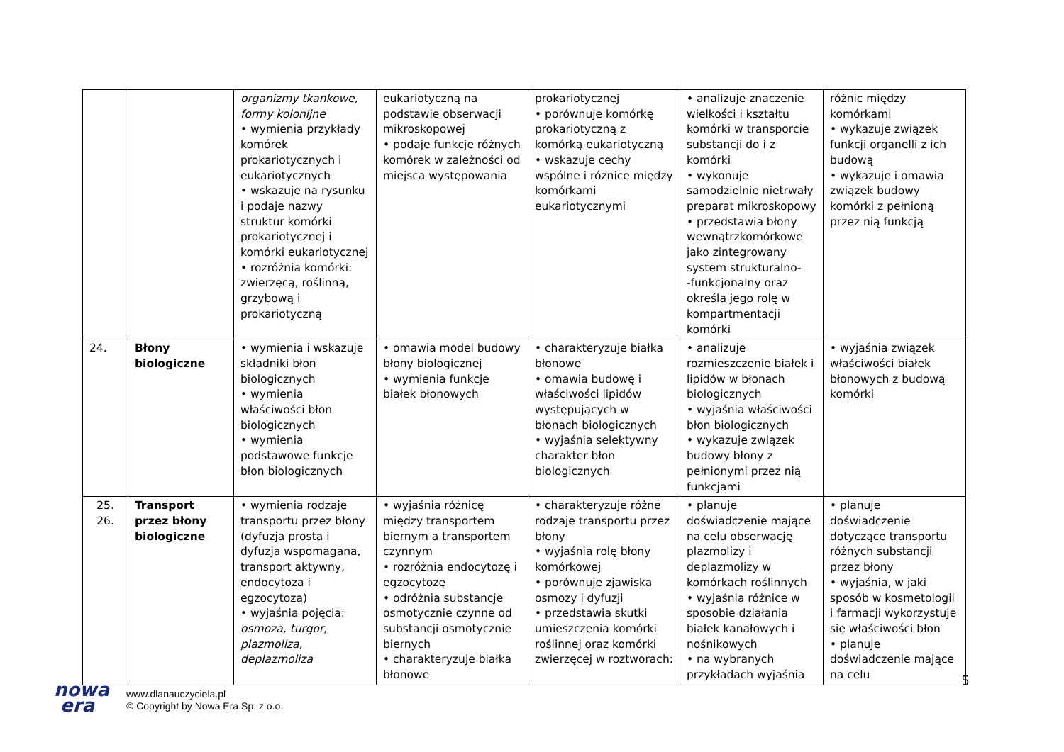| | | organizmy tkankowe, formy kolonijne • wymienia przykłady komórek prokariotycznych i eukariotycznych • wskazuje na rysunku i podaje nazwy struktur komórki prokariotycznej i komórki eukariotycznej • rozróżnia komórki: zwierzęcą, roślinną, grzybową i prokariotyczną | eukariotyczną na podstawie obserwacji mikroskopowej • podaje funkcje różnych komórek w zależności od miejsca występowania | prokariotycznej • porównuje komórkę prokariotyczną z komórką eukariotyczną • wskazuje cechy wspólne i różnice między komórkami eukariotycznymi | • analizuje znaczenie wielkości i kształtu komórki w transporcie substancji do i z komórki • wykonuje samodzielnie nietrwały preparat mikroskopowy • przedstawia błony wewnątrzkomórkowe jako zintegrowany system strukturalno- -funkcjonalny oraz określa jego rolę w kompartmentacji komórki | różnic między komórkami • wykazuje związek funkcji organelli z ich budową • wykazuje i omawia związek budowy komórki z pełnioną przez nią funkcją |
| 24. | Błony biologiczne | • wymienia i wskazuje składniki błon biologicznych • wymienia właściwości błon biologicznych • wymienia podstawowe funkcje błon biologicznych | • omawia model budowy błony biologicznej • wymienia funkcje białek błonowych | • charakteryzuje białka błonowe • omawia budowę i właściwości lipidów występujących w błonach biologicznych • wyjaśnia selektywny charakter błon biologicznych | • analizuje rozmieszczenie białek i lipidów w błonach biologicznych • wyjaśnia właściwości błon biologicznych • wykazuje związek budowy błony z pełnionymi przez nią funkcjami | • wyjaśnia związek właściwości białek błonowych z budową komórki |
| 25. 26. | Transport przez błony biologiczne | • wymienia rodzaje transportu przez błony (dyfuzja prosta i dyfuzja wspomagana, transport aktywny, endocytoza i egzocytoza) • wyjaśnia pojęcia: osmoza, turgor, plazmoliza, deplazmoliza | • wyjaśnia różnicę między transportem biernym a transportem czynnym • rozróżnia endocytozę i egzocytozę • odróżnia substancje osmotycznie czynne od substancji osmotycznie biernych • charakteryzuje białka błonowe | • charakteryzuje różne rodzaje transportu przez błony • wyjaśnia rolę błony komórkowej • porównuje zjawiska osmozy i dyfuzji • przedstawia skutki umieszczenia komórki roślinnej oraz komórki zwierzęcej w roztworach: | • planuje doświadczenie mające na celu obserwację plazmolizy i deplazmolizy w komórkach roślinnych • wyjaśnia różnice w sposobie działania białek kanałowych i nośnikowych • na wybranych przykładach wyjaśnia | • planuje doświadczenie dotyczące transportu różnych substancji przez błony • wyjaśnia, w jaki sposób w kosmetologii i farmacji wykorzystuje się właściwości błon • planuje doświadczenie mające na celu |
5
nowa
era
www.dlanauczyciela.pl
© Copyright by Nowa Era Sp. z o.o.